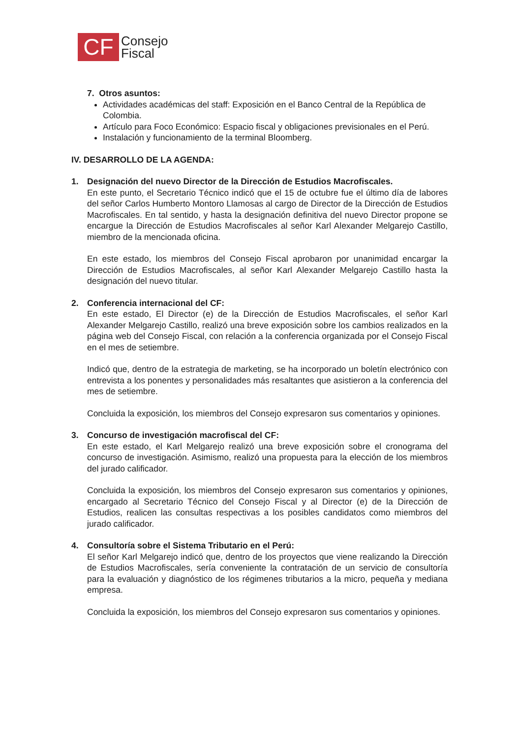CF
Consejo
Fiscal
7. Otros asuntos:
Actividades académicas del staff: Exposición en el Banco Central de la República de Colombia.
Artículo para Foco Económico: Espacio fiscal y obligaciones previsionales en el Perú.
Instalación y funcionamiento de la terminal Bloomberg.
IV. DESARROLLO DE LA AGENDA:
1. Designación del nuevo Director de la Dirección de Estudios Macrofiscales.
En este punto, el Secretario Técnico indicó que el 15 de octubre fue el último día de labores del señor Carlos Humberto Montoro Llamosas al cargo de Director de la Dirección de Estudios Macrofiscales. En tal sentido, y hasta la designación definitiva del nuevo Director propone se encargue la Dirección de Estudios Macrofiscales al señor Karl Alexander Melgarejo Castillo, miembro de la mencionada oficina.
En este estado, los miembros del Consejo Fiscal aprobaron por unanimidad encargar la Dirección de Estudios Macrofiscales, al señor Karl Alexander Melgarejo Castillo hasta la designación del nuevo titular.
2. Conferencia internacional del CF:
En este estado, El Director (e) de la Dirección de Estudios Macrofiscales, el señor Karl Alexander Melgarejo Castillo, realizó una breve exposición sobre los cambios realizados en la página web del Consejo Fiscal, con relación a la conferencia organizada por el Consejo Fiscal en el mes de setiembre.
Indicó que, dentro de la estrategia de marketing, se ha incorporado un boletín electrónico con entrevista a los ponentes y personalidades más resaltantes que asistieron a la conferencia del mes de setiembre.
Concluida la exposición, los miembros del Consejo expresaron sus comentarios y opiniones.
3. Concurso de investigación macrofiscal del CF:
En este estado, el Karl Melgarejo realizó una breve exposición sobre el cronograma del concurso de investigación. Asimismo, realizó una propuesta para la elección de los miembros del jurado calificador.
Concluida la exposición, los miembros del Consejo expresaron sus comentarios y opiniones, encargado al Secretario Técnico del Consejo Fiscal y al Director (e) de la Dirección de Estudios, realicen las consultas respectivas a los posibles candidatos como miembros del jurado calificador.
4. Consultoría sobre el Sistema Tributario en el Perú:
El señor Karl Melgarejo indicó que, dentro de los proyectos que viene realizando la Dirección de Estudios Macrofiscales, sería conveniente la contratación de un servicio de consultoría para la evaluación y diagnóstico de los régimenes tributarios a la micro, pequeña y mediana empresa.
Concluida la exposición, los miembros del Consejo expresaron sus comentarios y opiniones.